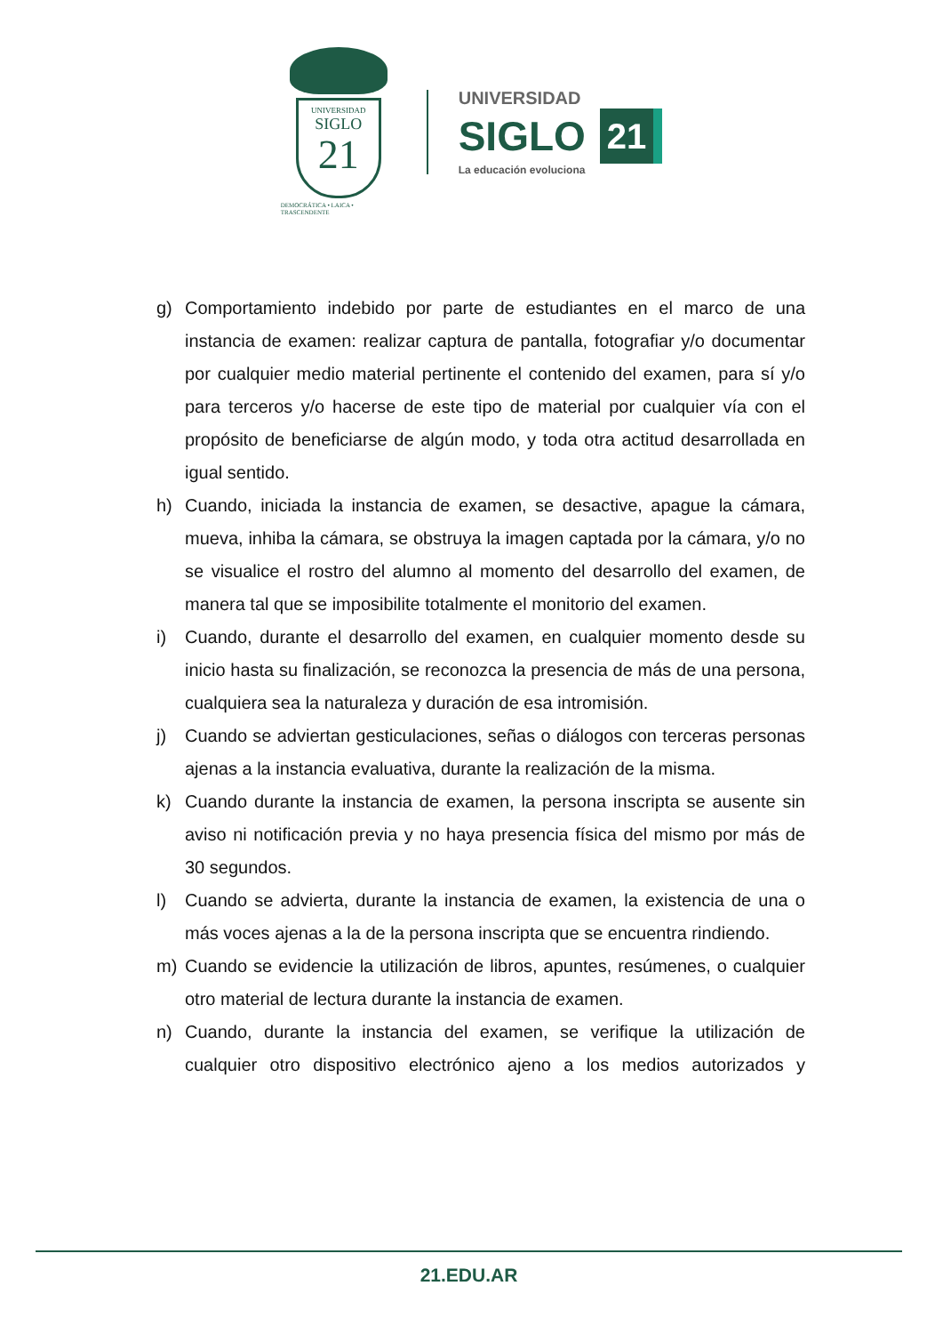UNIVERSIDAD
SIGLO
21
DEMOCRÁTICA • LAICA • TRASCENDENTE
UNIVERSIDAD
SIGLO 21
La educación evoluciona
g) Comportamiento indebido por parte de estudiantes en el marco de una instancia de examen: realizar captura de pantalla, fotografiar y/o documentar por cualquier medio material pertinente el contenido del examen, para sí y/o para terceros y/o hacerse de este tipo de material por cualquier vía con el propósito de beneficiarse de algún modo, y toda otra actitud desarrollada en igual sentido.
h) Cuando, iniciada la instancia de examen, se desactive, apague la cámara, mueva, inhiba la cámara, se obstruya la imagen captada por la cámara, y/o no se visualice el rostro del alumno al momento del desarrollo del examen, de manera tal que se imposibilite totalmente el monitorio del examen.
i) Cuando, durante el desarrollo del examen, en cualquier momento desde su inicio hasta su finalización, se reconozca la presencia de más de una persona, cualquiera sea la naturaleza y duración de esa intromisión.
j) Cuando se adviertan gesticulaciones, señas o diálogos con terceras personas ajenas a la instancia evaluativa, durante la realización de la misma.
k) Cuando durante la instancia de examen, la persona inscripta se ausente sin aviso ni notificación previa y no haya presencia física del mismo por más de 30 segundos.
l) Cuando se advierta, durante la instancia de examen, la existencia de una o más voces ajenas a la de la persona inscripta que se encuentra rindiendo.
m) Cuando se evidencie la utilización de libros, apuntes, resúmenes, o cualquier otro material de lectura durante la instancia de examen.
n) Cuando, durante la instancia del examen, se verifique la utilización de cualquier otro dispositivo electrónico ajeno a los medios autorizados y
21.EDU.AR